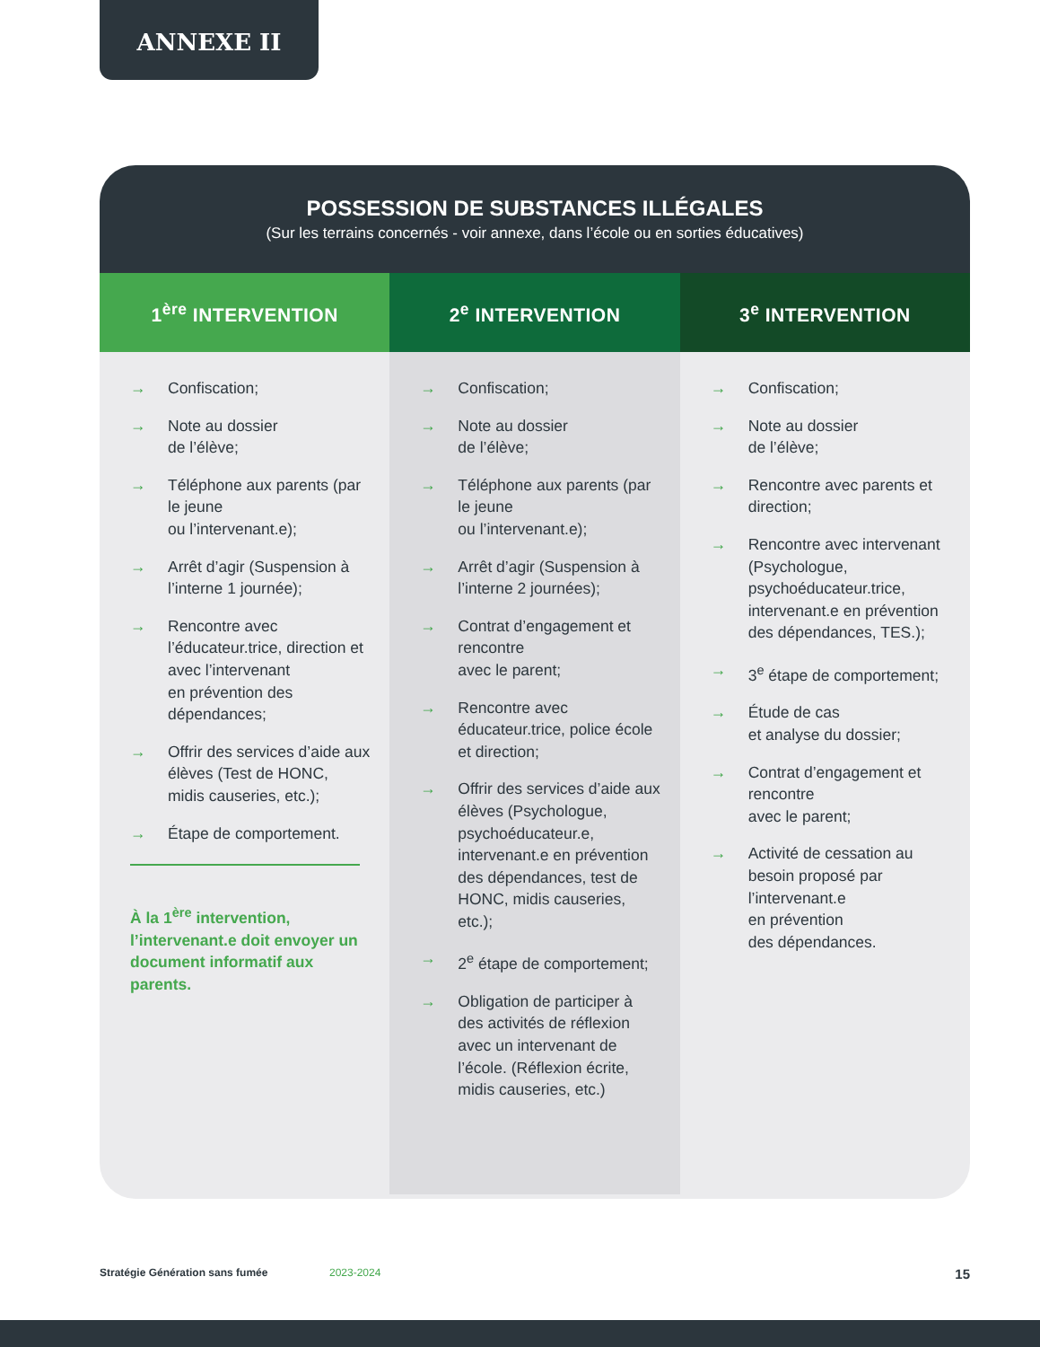ANNEXE II
POSSESSION DE SUBSTANCES ILLÉGALES
(Sur les terrains concernés - voir annexe, dans l’école ou en sorties éducatives)
| 1<sup>ère</sup> INTERVENTION | 2<sup>e</sup> INTERVENTION | 3<sup>e</sup> INTERVENTION |
| --- | --- | --- |
| → Confiscation; → Note au dossier de l’élève; → Téléphone aux parents (par le jeune ou l’intervenant.e); → Arrêt d’agir (Suspension à l’interne 1 journée); → Rencontre avec l’éducateur.trice, direction et avec l’intervenant en prévention des dépendances; → Offrir des services d’aide aux élèves (Test de HONC, midis causeries, etc.); → Étape de comportement. À la 1<sup>ère</sup> intervention, l’intervenant.e doit envoyer un document informatif aux parents. | → Confiscation; → Note au dossier de l’élève; → Téléphone aux parents (par le jeune ou l’intervenant.e); → Arrêt d’agir (Suspension à l’interne 2 journées); → Contrat d’engagement et rencontre avec le parent; → Rencontre avec éducateur.trice, police école et direction; → Offrir des services d’aide aux élèves (Psychologue, psychoéducateur.e, intervenant.e en prévention des dépendances, test de HONC, midis causeries, etc.); → 2<sup>e</sup> étape de comportement; → Obligation de participer à des activités de réflexion avec un intervenant de l’école. (Réflexion écrite, midis causeries, etc.) | → Confiscation; → Note au dossier de l’élève; → Rencontre avec parents et direction; → Rencontre avec intervenant (Psychologue, psychoéducateur.trice, intervenant.e en prévention des dépendances, TES.); → 3<sup>e</sup> étape de comportement; → Étude de cas et analyse du dossier; → Contrat d’engagement et rencontre avec le parent; → Activité de cessation au besoin proposé par l’intervenant.e en prévention des dépendances. |
Stratégie Génération sans fumée 2023-2024 15